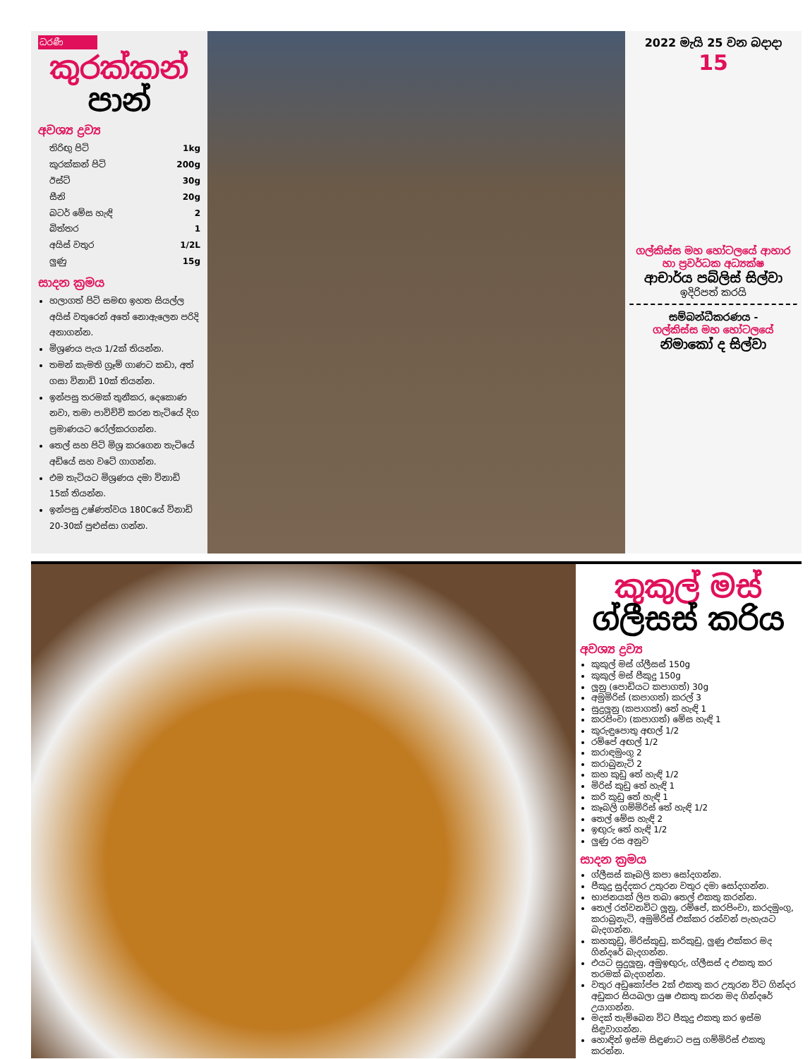ධරණී
කුරක්කන්
පාන්
අවශ්‍ය ද්‍රව්‍ය
තිරිඟු පිටි 1kg
කුරක්කන් පිටි 200g
ඊස්ට් 30g
සීනි 20g
බටර් මේස හැඳි 2
බිත්තර 1
අයිස් වතුර 1/2L
ලුණු 15g
සාදන ක්‍රමය
හලාගත් පිටි සමඟ ඉහත සියල්ල අයිස් වතුරෙන් අතේ නොඇලෙන පරිදි අනාගන්න.
මිශ්‍රණය පැය 1/2ක් තියන්න.
තමන් කැමති ග්‍රෑම් ගාණට කඩා, අත් ගසා විනාඩි 10ක් තියන්න.
ඉන්පසු තරමක් තුනීකර, දෙකොණ නවා, තමා පාවිච්චි කරන තැටියේ දිග ප්‍රමාණයට රෝල්කරගන්න.
තෙල් සහ පිටි මිශ්‍ර කරගෙන තැටියේ අඩියේ සහ වටේ ගාගන්න.
එම තැටියට මිශ්‍රණය දමා විනාඩි 15ක් තියන්න.
ඉන්පසු උෂ්ණත්වය 180Cයේ විනාඩි 20-30ක් පුළුස්සා ගන්න.
2022 මැයි 25 වන බදාදා 15
ගල්කිස්ස මහ හෝටලයේ ආහාර හා ප්‍රවර්ධක අධ්‍යක්ෂ
ආචාර්ය පබ්ලිස් සිල්වා
ඉදිරිපත් කරයි
සම්බන්ධීකරණය -
ගල්කිස්ස මහ හෝටලයේ
නිමාකෝ ද සිල්වා
කුකුල් මස්
ග්ලීසස් කරිය
අවශ්‍ය ද්‍රව්‍ය
කුකුල් මස් ග්ලීසස් 150g
කුකුල් මස් පීකුදු 150g
ලූනු (පොඩියට කපාගත්) 30g
අමුමිරිස් (කපාගත්) කරල් 3
සුදුලූනු (කපාගත්) තේ හැඳි 1
කරපිංචා (කපාගත්) මේස හැඳි 1
කුරුඳුපොතු අඟල් 1/2
රම්පේ අඟල් 1/2
කරාඳමුංගු 2
කරාබුනැටි 2
කහ කුඩු තේ හැඳි 1/2
මිරිස් කුඩු තේ හැඳි 1
කරි කුඩු තේ හැඳි 1
කෑබලි ගම්මිරිස් තේ හැඳි 1/2
තෙල් මේස හැඳි 2
ඉඟුරු තේ හැඳි 1/2
ලුණු රස අනුව
සාදන ක්‍රමය
ග්ලීසස් කෑබලි කපා සෝදගන්න.
පීකුදු සුද්දකර උතුරන වතුර දමා සෝදගන්න.
භාජනයක් ලිප තබා තෙල් එකතු කරන්න.
තෙල් රත්වනවිට ලූනු, රම්පේ, කරපිංචා, කරදමුංගු, කරාබුනැටි, අමුමිරිස් එක්කර රන්වන් පැහැයට බැදගන්න.
කහකුඩු, මිරිස්කුඩු, කරිකුඩු, ලුණු එක්කර මද ගින්දරේ බැදගන්න.
එයට සුදුලූනු, අමුඉඟුරු, ග්ලීසස් ද එකතු කර තරමක් බැදගන්න.
වතුර අඩුකෝප්ප 2ක් එකතු කර උතුරන විට ගින්දර අඩුකර සියඛලා යුෂ එකතු කරන මද ගින්දරේ උයාගන්න.
මදක් තැම්බෙන විට පීකුදු එකතු කර ඉස්ම සිඳුවාගන්න.
හොඳින් ඉස්ම සිඳුණාට පසු ගම්මිරිස් එකතු කරන්න.